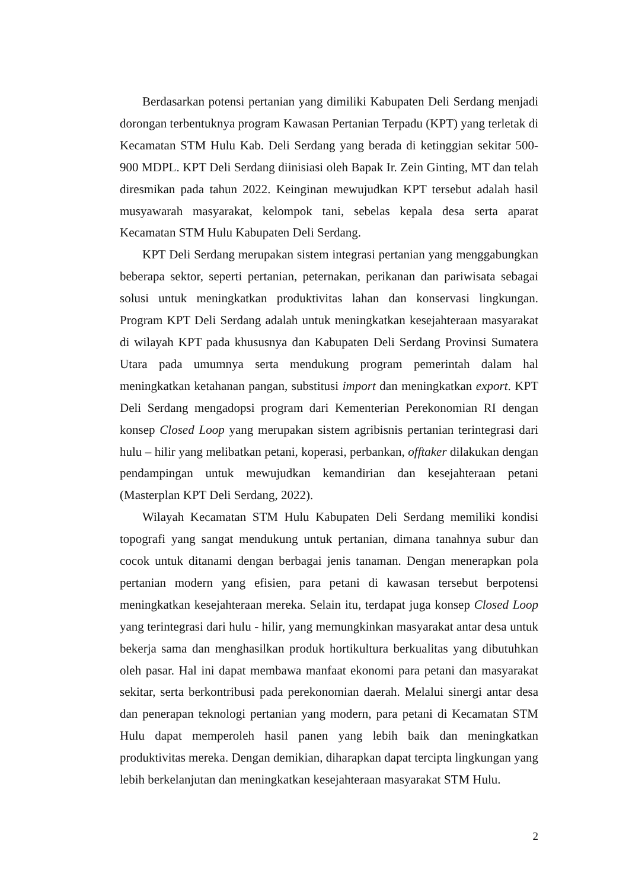Berdasarkan potensi pertanian yang dimiliki Kabupaten Deli Serdang menjadi dorongan terbentuknya program Kawasan Pertanian Terpadu (KPT) yang terletak di Kecamatan STM Hulu Kab. Deli Serdang yang berada di ketinggian sekitar 500-900 MDPL. KPT Deli Serdang diinisiasi oleh Bapak Ir. Zein Ginting, MT dan telah diresmikan pada tahun 2022. Keinginan mewujudkan KPT tersebut adalah hasil musyawarah masyarakat, kelompok tani, sebelas kepala desa serta aparat Kecamatan STM Hulu Kabupaten Deli Serdang.
KPT Deli Serdang merupakan sistem integrasi pertanian yang menggabungkan beberapa sektor, seperti pertanian, peternakan, perikanan dan pariwisata sebagai solusi untuk meningkatkan produktivitas lahan dan konservasi lingkungan. Program KPT Deli Serdang adalah untuk meningkatkan kesejahteraan masyarakat di wilayah KPT pada khususnya dan Kabupaten Deli Serdang Provinsi Sumatera Utara pada umumnya serta mendukung program pemerintah dalam hal meningkatkan ketahanan pangan, substitusi import dan meningkatkan export. KPT Deli Serdang mengadopsi program dari Kementerian Perekonomian RI dengan konsep Closed Loop yang merupakan sistem agribisnis pertanian terintegrasi dari hulu – hilir yang melibatkan petani, koperasi, perbankan, offtaker dilakukan dengan pendampingan untuk mewujudkan kemandirian dan kesejahteraan petani (Masterplan KPT Deli Serdang, 2022).
Wilayah Kecamatan STM Hulu Kabupaten Deli Serdang memiliki kondisi topografi yang sangat mendukung untuk pertanian, dimana tanahnya subur dan cocok untuk ditanami dengan berbagai jenis tanaman. Dengan menerapkan pola pertanian modern yang efisien, para petani di kawasan tersebut berpotensi meningkatkan kesejahteraan mereka. Selain itu, terdapat juga konsep Closed Loop yang terintegrasi dari hulu - hilir, yang memungkinkan masyarakat antar desa untuk bekerja sama dan menghasilkan produk hortikultura berkualitas yang dibutuhkan oleh pasar. Hal ini dapat membawa manfaat ekonomi para petani dan masyarakat sekitar, serta berkontribusi pada perekonomian daerah. Melalui sinergi antar desa dan penerapan teknologi pertanian yang modern, para petani di Kecamatan STM Hulu dapat memperoleh hasil panen yang lebih baik dan meningkatkan produktivitas mereka. Dengan demikian, diharapkan dapat tercipta lingkungan yang lebih berkelanjutan dan meningkatkan kesejahteraan masyarakat STM Hulu.
2